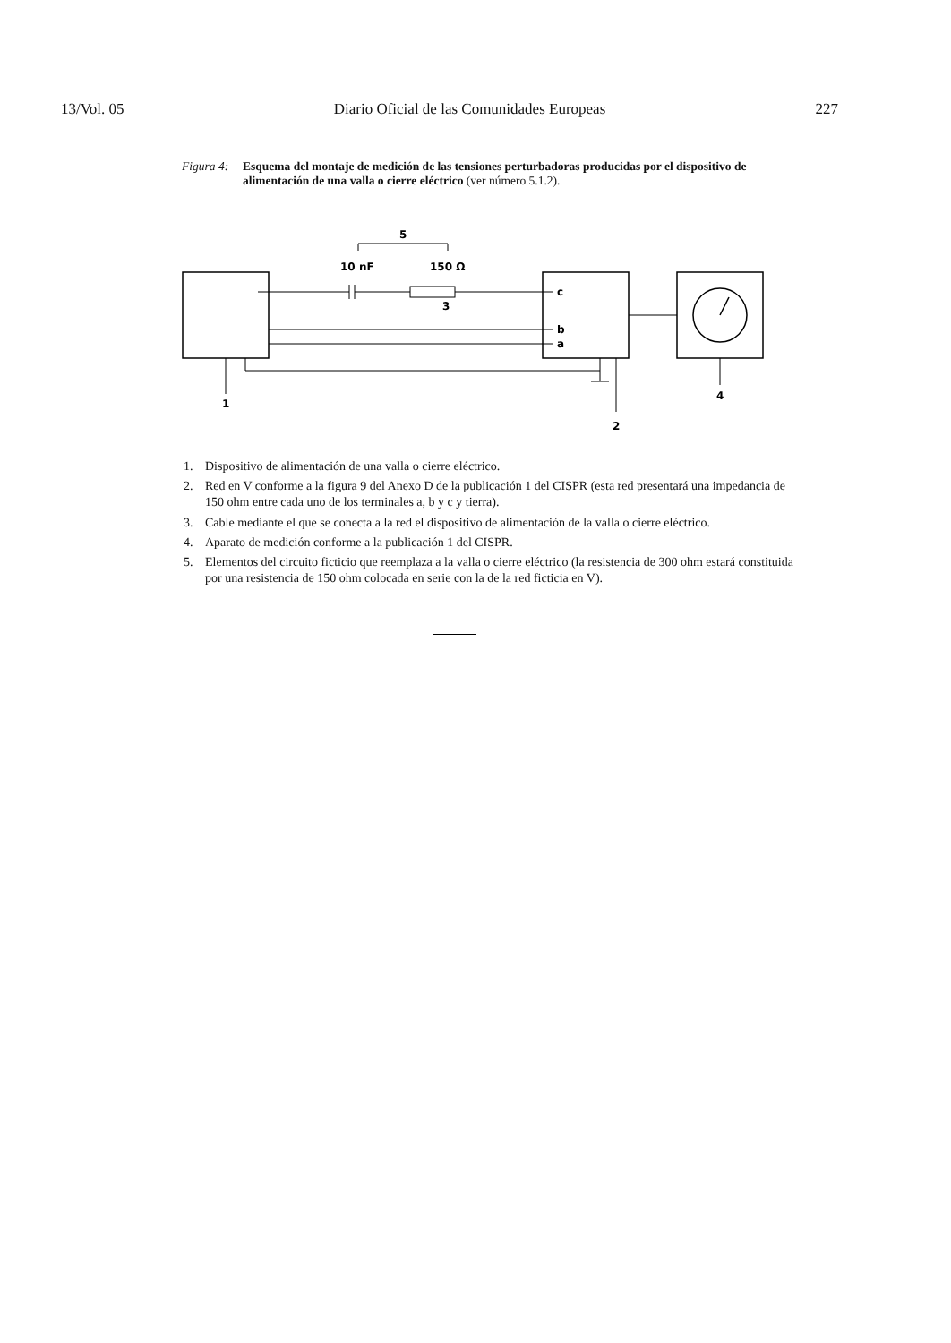13/Vol. 05 Diario Oficial de las Comunidades Europeas 227
Figura 4: Esquema del montaje de medición de las tensiones perturbadoras producidas por el dispositivo de alimentación de una valla o cierre eléctrico (ver número 5.1.2).
5
10 nF
150 Ω
3
c
b
a
1
2
4
1. Dispositivo de alimentación de una valla o cierre eléctrico.
2. Red en V conforme a la figura 9 del Anexo D de la publicación 1 del CISPR (esta red presentará una impedancia de 150 ohm entre cada uno de los terminales a, b y c y tierra).
3. Cable mediante el que se conecta a la red el dispositivo de alimentación de la valla o cierre eléctrico.
4. Aparato de medición conforme a la publicación 1 del CISPR.
5. Elementos del circuito ficticio que reemplaza a la valla o cierre eléctrico (la resistencia de 300 ohm estará constituida por una resistencia de 150 ohm colocada en serie con la de la red ficticia en V).